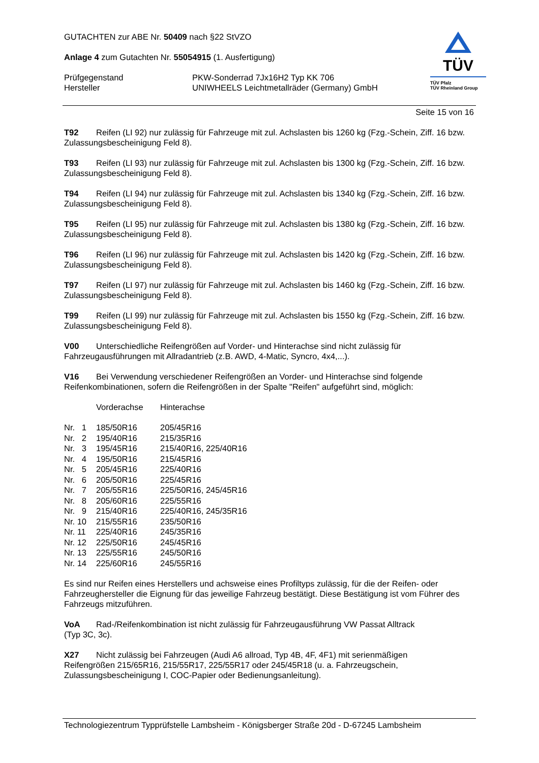TÜV
TÜV Pfalz
TÜV Rheinland Group
GUTACHTEN zur ABE Nr. 50409 nach §22 StVZO
Anlage 4 zum Gutachten Nr. 55054915 (1. Ausfertigung)
| Prüfgegenstand Hersteller | PKW-Sonderrad 7Jx16H2 Typ KK 706 UNIWHEELS Leichtmetallräder (Germany) GmbH |
Seite 15 von 16
T92 Reifen (LI 92) nur zulässig für Fahrzeuge mit zul. Achslasten bis 1260 kg (Fzg.-Schein, Ziff. 16 bzw. Zulassungsbescheinigung Feld 8).
T93 Reifen (LI 93) nur zulässig für Fahrzeuge mit zul. Achslasten bis 1300 kg (Fzg.-Schein, Ziff. 16 bzw. Zulassungsbescheinigung Feld 8).
T94 Reifen (LI 94) nur zulässig für Fahrzeuge mit zul. Achslasten bis 1340 kg (Fzg.-Schein, Ziff. 16 bzw. Zulassungsbescheinigung Feld 8).
T95 Reifen (LI 95) nur zulässig für Fahrzeuge mit zul. Achslasten bis 1380 kg (Fzg.-Schein, Ziff. 16 bzw. Zulassungsbescheinigung Feld 8).
T96 Reifen (LI 96) nur zulässig für Fahrzeuge mit zul. Achslasten bis 1420 kg (Fzg.-Schein, Ziff. 16 bzw. Zulassungsbescheinigung Feld 8).
T97 Reifen (LI 97) nur zulässig für Fahrzeuge mit zul. Achslasten bis 1460 kg (Fzg.-Schein, Ziff. 16 bzw. Zulassungsbescheinigung Feld 8).
T99 Reifen (LI 99) nur zulässig für Fahrzeuge mit zul. Achslasten bis 1550 kg (Fzg.-Schein, Ziff. 16 bzw. Zulassungsbescheinigung Feld 8).
V00 Unterschiedliche Reifengrößen auf Vorder- und Hinterachse sind nicht zulässig für
Fahrzeugausführungen mit Allradantrieb (z.B. AWD, 4-Matic, Syncro, 4x4,...).
V16 Bei Verwendung verschiedener Reifengrößen an Vorder- und Hinterachse sind folgende Reifenkombinationen, sofern die Reifengrößen in der Spalte "Reifen" aufgeführt sind, möglich:
| | Vorderachse | Hinterachse |
| --- | --- | --- |
| Nr. 1 | 185/50R16 | 205/45R16 |
| Nr. 2 | 195/40R16 | 215/35R16 |
| Nr. 3 | 195/45R16 | 215/40R16, 225/40R16 |
| Nr. 4 | 195/50R16 | 215/45R16 |
| Nr. 5 | 205/45R16 | 225/40R16 |
| Nr. 6 | 205/50R16 | 225/45R16 |
| Nr. 7 | 205/55R16 | 225/50R16, 245/45R16 |
| Nr. 8 | 205/60R16 | 225/55R16 |
| Nr. 9 | 215/40R16 | 225/40R16, 245/35R16 |
| Nr. 10 | 215/55R16 | 235/50R16 |
| Nr. 11 | 225/40R16 | 245/35R16 |
| Nr. 12 | 225/50R16 | 245/45R16 |
| Nr. 13 | 225/55R16 | 245/50R16 |
| Nr. 14 | 225/60R16 | 245/55R16 |
Es sind nur Reifen eines Herstellers und achsweise eines Profiltyps zulässig, für die der Reifen- oder Fahrzeughersteller die Eignung für das jeweilige Fahrzeug bestätigt. Diese Bestätigung ist vom Führer des Fahrzeugs mitzuführen.
VoA Rad-/Reifenkombination ist nicht zulässig für Fahrzeugausführung VW Passat Alltrack
(Typ 3C, 3c).
X27 Nicht zulässig bei Fahrzeugen (Audi A6 allroad, Typ 4B, 4F, 4F1) mit serienmäßigen
Reifengrößen 215/65R16, 215/55R17, 225/55R17 oder 245/45R18 (u. a. Fahrzeugschein,
Zulassungsbescheinigung I, COC-Papier oder Bedienungsanleitung).
Technologiezentrum Typprüfstelle Lambsheim - Königsberger Straße 20d - D-67245 Lambsheim